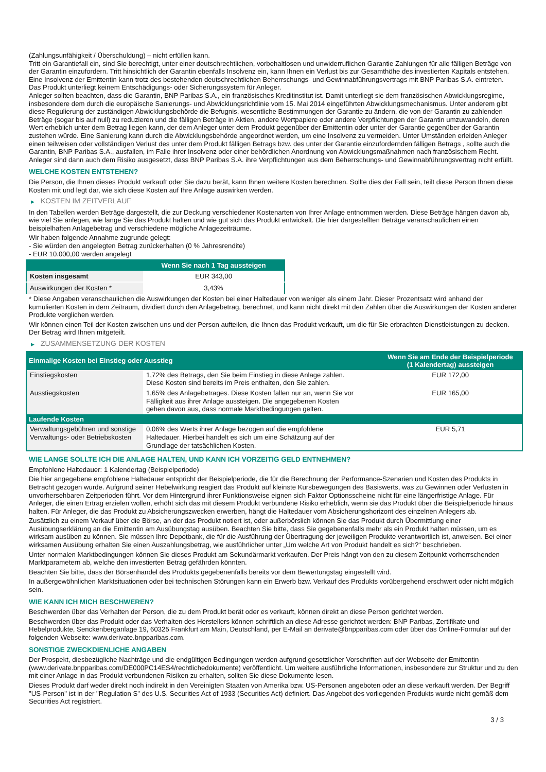(Zahlungsunfähigkeit / Überschuldung) – nicht erfüllen kann.
Tritt ein Garantiefall ein, sind Sie berechtigt, unter einer deutschrechtlichen, vorbehaltlosen und unwiderruflichen Garantie Zahlungen für alle fälligen Beträge von der Garantin einzufordern. Tritt hinsichtlich der Garantin ebenfalls Insolvenz ein, kann Ihnen ein Verlust bis zur Gesamthöhe des investierten Kapitals entstehen. Eine Insolvenz der Emittentin kann trotz des bestehenden deutschrechtlichen Beherrschungs- und Gewinnabführungsvertrags mit BNP Paribas S.A. eintreten.
Das Produkt unterliegt keinem Entschädigungs- oder Sicherungssystem für Anleger.
Anleger sollten beachten, dass die Garantin, BNP Paribas S.A., ein französisches Kreditinstitut ist. Damit unterliegt sie dem französischen Abwicklungsregime, insbesondere dem durch die europäische Sanierungs- und Abwicklungsrichtlinie vom 15. Mai 2014 eingeführten Abwicklungsmechanismus. Unter anderem gibt diese Regulierung der zuständigen Abwicklungsbehörde die Befugnis, wesentliche Bestimmungen der Garantie zu ändern, die von der Garantin zu zahlenden Beträge (sogar bis auf null) zu reduzieren und die fälligen Beträge in Aktien, andere Wertpapiere oder andere Verpflichtungen der Garantin umzuwandeln, deren Wert erheblich unter dem Betrag liegen kann, der dem Anleger unter dem Produkt gegenüber der Emittentin oder unter der Garantie gegenüber der Garantin zustehen würde. Eine Sanierung kann durch die Abwicklungsbehörde angeordnet werden, um eine Insolvenz zu vermeiden. Unter Umständen erleiden Anleger einen teilweisen oder vollständigen Verlust des unter dem Produkt fälligen Betrags bzw. des unter der Garantie einzufordernden fälligen Betrags , sollte auch die Garantin, BNP Paribas S.A., ausfallen, im Falle ihrer Insolvenz oder einer behördlichen Anordnung von Abwicklungsmaßnahmen nach französischem Recht. Anleger sind dann auch dem Risiko ausgesetzt, dass BNP Paribas S.A. ihre Verpflichtungen aus dem Beherrschungs- und Gewinnabführungsvertrag nicht erfüllt.
WELCHE KOSTEN ENTSTEHEN?
Die Person, die Ihnen dieses Produkt verkauft oder Sie dazu berät, kann Ihnen weitere Kosten berechnen. Sollte dies der Fall sein, teilt diese Person Ihnen diese Kosten mit und legt dar, wie sich diese Kosten auf Ihre Anlage auswirken werden.
▶ KOSTEN IM ZEITVERLAUF
In den Tabellen werden Beträge dargestellt, die zur Deckung verschiedener Kostenarten von Ihrer Anlage entnommen werden. Diese Beträge hängen davon ab, wie viel Sie anlegen, wie lange Sie das Produkt halten und wie gut sich das Produkt entwickelt. Die hier dargestellten Beträge veranschaulichen einen beispielhaften Anlagebetrag und verschiedene mögliche Anlagezeiträume.
Wir haben folgende Annahme zugrunde gelegt:
- Sie würden den angelegten Betrag zurückerhalten (0 % Jahresrendite)
- EUR 10.000,00 werden angelegt
| | Wenn Sie nach 1 Tag aussteigen |
| --- | --- |
| Kosten insgesamt | EUR 343,00 |
| Auswirkungen der Kosten * | 3,43% |
* Diese Angaben veranschaulichen die Auswirkungen der Kosten bei einer Haltedauer von weniger als einem Jahr. Dieser Prozentsatz wird anhand der kumulierten Kosten in dem Zeitraum, dividiert durch den Anlagebetrag, berechnet, und kann nicht direkt mit den Zahlen über die Auswirkungen der Kosten anderer Produkte verglichen werden.
Wir können einen Teil der Kosten zwischen uns und der Person aufteilen, die Ihnen das Produkt verkauft, um die für Sie erbrachten Dienstleistungen zu decken. Der Betrag wird Ihnen mitgeteilt.
▶ ZUSAMMENSETZUNG DER KOSTEN
| Einmalige Kosten bei Einstieg oder Ausstieg | | Wenn Sie am Ende der Beispielperiode (1 Kalendertag) aussteigen |
| --- | --- | --- |
| Einstiegskosten | 1,72% des Betrags, den Sie beim Einstieg in diese Anlage zahlen. Diese Kosten sind bereits im Preis enthalten, den Sie zahlen. | EUR 172,00 |
| Ausstiegskosten | 1,65% des Anlagebetrages. Diese Kosten fallen nur an, wenn Sie vor Fälligkeit aus ihrer Anlage aussteigen. Die angegebenen Kosten gehen davon aus, dass normale Marktbedingungen gelten. | EUR 165,00 |
| Laufende Kosten | | |
| Verwaltungsgebühren und sonstige Verwaltungs- oder Betriebskosten | 0,06% des Werts ihrer Anlage bezogen auf die empfohlene Haltedauer. Hierbei handelt es sich um eine Schätzung auf der Grundlage der tatsächlichen Kosten. | EUR 5,71 |
WIE LANGE SOLLTE ICH DIE ANLAGE HALTEN, UND KANN ICH VORZEITIG GELD ENTNEHMEN?
Empfohlene Haltedauer: 1 Kalendertag (Beispielperiode)
Die hier angegebene empfohlene Haltedauer entspricht der Beispielperiode, die für die Berechnung der Performance-Szenarien und Kosten des Produkts in Betracht gezogen wurde. Aufgrund seiner Hebelwirkung reagiert das Produkt auf kleinste Kursbewegungen des Basiswerts, was zu Gewinnen oder Verlusten in unvorhersehbaren Zeitperioden führt. Vor dem Hintergrund ihrer Funktionsweise eignen sich Faktor Optionsscheine nicht für eine längerfristige Anlage. Für Anleger, die einen Ertrag erzielen wollen, erhöht sich das mit diesem Produkt verbundene Risiko erheblich, wenn sie das Produkt über die Beispielperiode hinaus halten. Für Anleger, die das Produkt zu Absicherungszwecken erwerben, hängt die Haltedauer vom Absicherungshorizont des einzelnen Anlegers ab.
Zusätzlich zu einem Verkauf über die Börse, an der das Produkt notiert ist, oder außerbörslich können Sie das Produkt durch Übermittlung einer Ausübungserklärung an die Emittentin am Ausübungstag ausüben. Beachten Sie bitte, dass Sie gegebenenfalls mehr als ein Produkt halten müssen, um es wirksam ausüben zu können. Sie müssen Ihre Depotbank, die für die Ausführung der Übertragung der jeweiligen Produkte verantwortlich ist, anweisen. Bei einer wirksamen Ausübung erhalten Sie einen Auszahlungsbetrag, wie ausführlicher unter „Um welche Art von Produkt handelt es sich?“ beschrieben.
Unter normalen Marktbedingungen können Sie dieses Produkt am Sekundärmarkt verkaufen. Der Preis hängt von den zu diesem Zeitpunkt vorherrschenden Marktparametern ab, welche den investierten Betrag gefährden könnten.
Beachten Sie bitte, dass der Börsenhandel des Produkts gegebenenfalls bereits vor dem Bewertungstag eingestellt wird.
In außergewöhnlichen Marktsituationen oder bei technischen Störungen kann ein Erwerb bzw. Verkauf des Produkts vorübergehend erschwert oder nicht möglich sein.
WIE KANN ICH MICH BESCHWEREN?
Beschwerden über das Verhalten der Person, die zu dem Produkt berät oder es verkauft, können direkt an diese Person gerichtet werden.
Beschwerden über das Produkt oder das Verhalten des Herstellers können schriftlich an diese Adresse gerichtet werden: BNP Paribas, Zertifikate und Hebelprodukte, Senckenberganlage 19, 60325 Frankfurt am Main, Deutschland, per E-Mail an derivate@bnpparibas.com oder über das Online-Formular auf der folgenden Webseite: www.derivate.bnpparibas.com.
SONSTIGE ZWECKDIENLICHE ANGABEN
Der Prospekt, diesbezügliche Nachträge und die endgültigen Bedingungen werden aufgrund gesetzlicher Vorschriften auf der Webseite der Emittentin (www.derivate.bnpparibas.com/DE000PC14ES4/rechtlichedokumente) veröffentlicht. Um weitere ausführliche Informationen, insbesondere zur Struktur und zu den mit einer Anlage in das Produkt verbundenen Risiken zu erhalten, sollten Sie diese Dokumente lesen.
Dieses Produkt darf weder direkt noch indirekt in den Vereinigten Staaten von Amerika bzw. US-Personen angeboten oder an diese verkauft werden. Der Begriff "US-Person" ist in der "Regulation S" des U.S. Securities Act of 1933 (Securities Act) definiert. Das Angebot des vorliegenden Produkts wurde nicht gemäß dem Securities Act registriert.
3 / 3